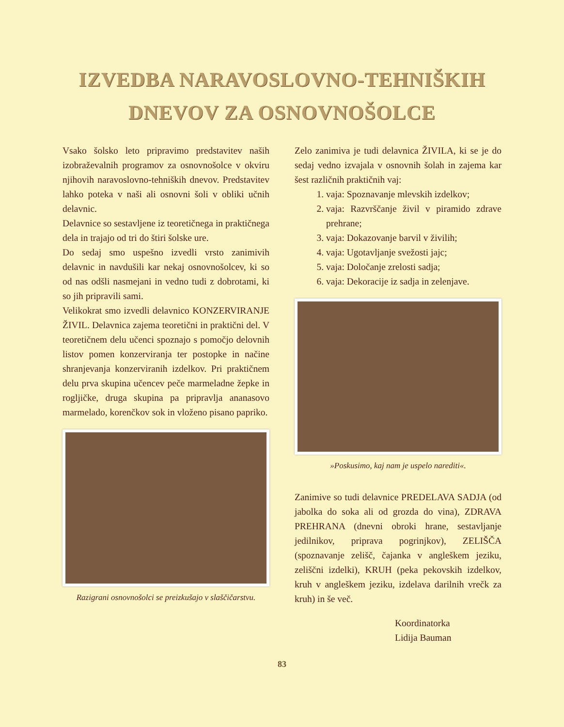IZVEDBA NARAVOSLOVNO-TEHNIŠKIH
DNEVOV ZA OSNOVNOŠOLCE
Vsako šolsko leto pripravimo predstavitev naših izobraževalnih programov za osnovnošolce v okviru njihovih naravoslovno-tehniških dnevov. Predstavitev lahko poteka v naši ali osnovni šoli v obliki učnih delavnic.
Delavnice so sestavljene iz teoretičnega in praktičnega dela in trajajo od tri do štiri šolske ure.
Do sedaj smo uspešno izvedli vrsto zanimivih delavnic in navdušili kar nekaj osnovnošolcev, ki so od nas odšli nasmejani in vedno tudi z dobrotami, ki so jih pripravili sami.
Velikokrat smo izvedli delavnico KONZERVIRANJE ŽIVIL. Delavnica zajema teoretični in praktični del. V teoretičnem delu učenci spoznajo s pomočjo delovnih listov pomen konzerviranja ter postopke in načine shranjevanja konzerviranih izdelkov. Pri praktičnem delu prva skupina učencev peče marmeladne žepke in rogljičke, druga skupina pa pripravlja ananasovo marmelado, korenčkov sok in vloženo pisano papriko.
Razigrani osnovnošolci se preizkušajo v slaščičarstvu.
Zelo zanimiva je tudi delavnica ŽIVILA, ki se je do sedaj vedno izvajala v osnovnih šolah in zajema kar šest različnih praktičnih vaj:
1. vaja: Spoznavanje mlevskih izdelkov;
2. vaja: Razvrščanje živil v piramido zdrave prehrane;
3. vaja: Dokazovanje barvil v živilih;
4. vaja: Ugotavljanje svežosti jajc;
5. vaja: Določanje zrelosti sadja;
6. vaja: Dekoracije iz sadja in zelenjave.
»Poskusimo, kaj nam je uspelo narediti«.
Zanimive so tudi delavnice PREDELAVA SADJA (od jabolka do soka ali od grozda do vina), ZDRAVA PREHRANA (dnevni obroki hrane, sestavljanje jedilnikov, priprava pogrinjkov), ZELIŠČA (spoznavanje zelišč, čajanka v angleškem jeziku, zeliščni izdelki), KRUH (peka pekovskih izdelkov, kruh v angleškem jeziku, izdelava darilnih vrečk za kruh) in še več.
Koordinatorka
Lidija Bauman
83